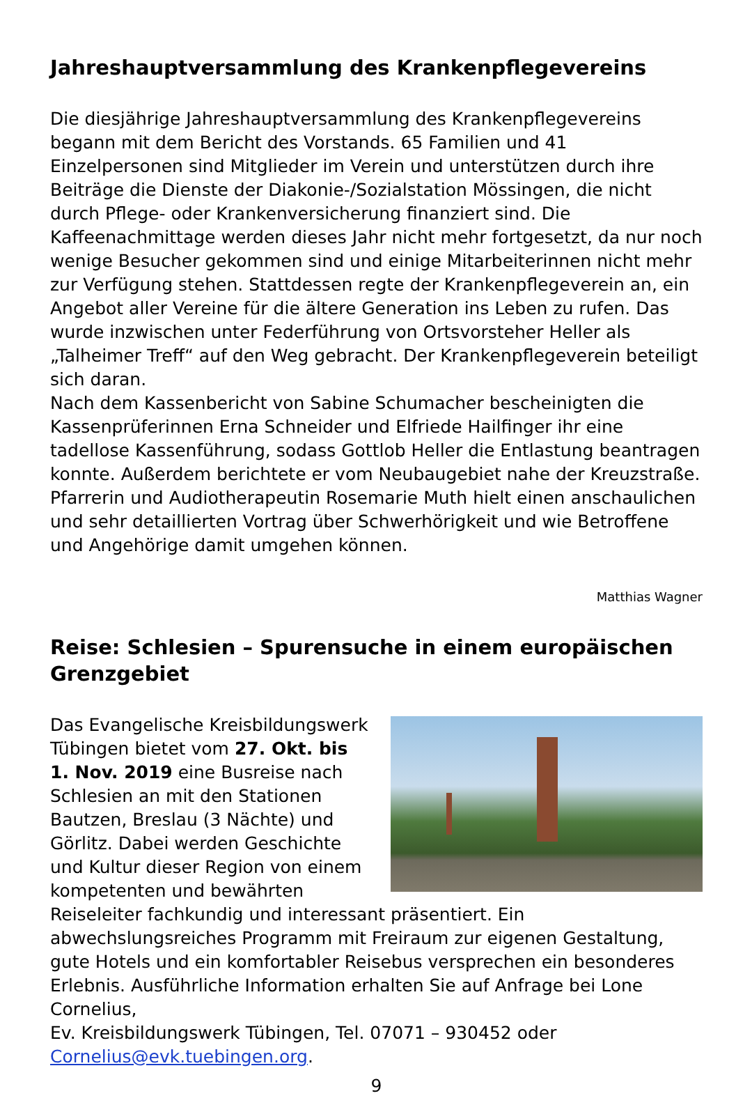Jahreshauptversammlung des Krankenpflegevereins
Die diesjährige Jahreshauptversammlung des Krankenpflegevereins begann mit dem Bericht des Vorstands. 65 Familien und 41 Einzelpersonen sind Mitglieder im Verein und unterstützen durch ihre Beiträge die Dienste der Diakonie-/Sozialstation Mössingen, die nicht durch Pflege- oder Krankenversicherung finanziert sind. Die Kaffeenachmittage werden dieses Jahr nicht mehr fortgesetzt, da nur noch wenige Besucher gekommen sind und einige Mitarbeiterinnen nicht mehr zur Verfügung stehen. Stattdessen regte der Krankenpflegeverein an, ein Angebot aller Vereine für die ältere Generation ins Leben zu rufen. Das wurde inzwischen unter Federführung von Ortsvorsteher Heller als „Talheimer Treff“ auf den Weg gebracht. Der Krankenpflegeverein beteiligt sich daran.
Nach dem Kassenbericht von Sabine Schumacher bescheinigten die Kassenprüferinnen Erna Schneider und Elfriede Hailfinger ihr eine tadellose Kassenführung, sodass Gottlob Heller die Entlastung beantragen konnte. Außerdem berichtete er vom Neubaugebiet nahe der Kreuzstraße.
Pfarrerin und Audiotherapeutin Rosemarie Muth hielt einen anschaulichen und sehr detaillierten Vortrag über Schwerhörigkeit und wie Betroffene und Angehörige damit umgehen können.
Matthias Wagner
Reise: Schlesien – Spurensuche in einem europäischen Grenzgebiet
Das Evangelische Kreisbildungswerk Tübingen bietet vom 27. Okt. bis 1. Nov. 2019 eine Busreise nach Schlesien an mit den Stationen Bautzen, Breslau (3 Nächte) und Görlitz. Dabei werden Geschichte und Kultur dieser Region von einem kompetenten und bewährten Reiseleiter fachkundig und interessant präsentiert. Ein abwechslungsreiches Programm mit Freiraum zur eigenen Gestaltung, gute Hotels und ein komfortabler Reisebus versprechen ein besonderes Erlebnis. Ausführliche Information erhalten Sie auf Anfrage bei Lone Cornelius,
Ev. Kreisbildungswerk Tübingen, Tel. 07071 – 930452 oder
Cornelius@evk.tuebingen.org.
9